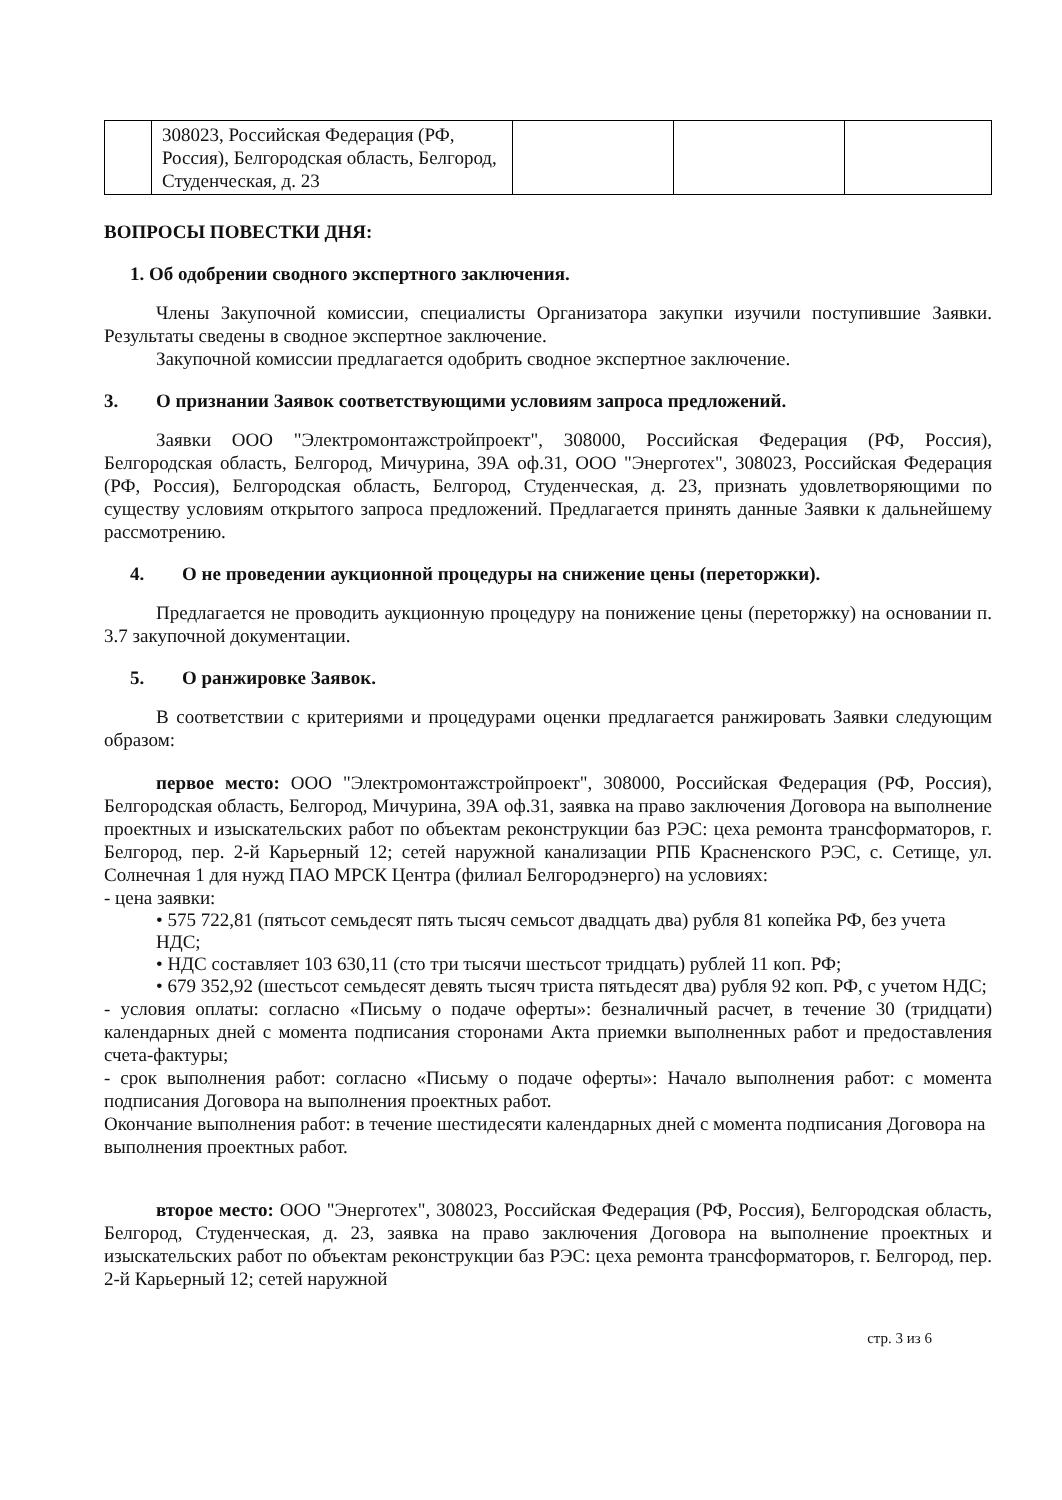| | 308023, Российская Федерация (РФ, Россия), Белгородская область, Белгород, Студенческая, д. 23 | | | |
ВОПРОСЫ ПОВЕСТКИ ДНЯ:
1. Об одобрении сводного экспертного заключения.
Члены Закупочной комиссии, специалисты Организатора закупки изучили поступившие Заявки. Результаты сведены в сводное экспертное заключение.
Закупочной комиссии предлагается одобрить сводное экспертное заключение.
3. О признании Заявок соответствующими условиям запроса предложений.
Заявки ООО "Электромонтажстройпроект", 308000, Российская Федерация (РФ, Россия), Белгородская область, Белгород, Мичурина, 39А оф.31, ООО "Энерготех", 308023, Российская Федерация (РФ, Россия), Белгородская область, Белгород, Студенческая, д. 23, признать удовлетворяющими по существу условиям открытого запроса предложений. Предлагается принять данные Заявки к дальнейшему рассмотрению.
4. О не проведении аукционной процедуры на снижение цены (переторжки).
Предлагается не проводить аукционную процедуру на понижение цены (переторжку) на основании п. 3.7 закупочной документации.
5. О ранжировке Заявок.
В соответствии с критериями и процедурами оценки предлагается ранжировать Заявки следующим образом:
первое место: ООО "Электромонтажстройпроект", 308000, Российская Федерация (РФ, Россия), Белгородская область, Белгород, Мичурина, 39А оф.31, заявка на право заключения Договора на выполнение проектных и изыскательских работ по объектам реконструкции баз РЭС: цеха ремонта трансформаторов, г. Белгород, пер. 2-й Карьерный 12; сетей наружной канализации РПБ Красненского РЭС, с. Сетище, ул. Солнечная 1 для нужд ПАО МРСК Центра (филиал Белгородэнерго) на условиях:
- цена заявки:
• 575 722,81 (пятьсот семьдесят пять тысяч семьсот двадцать два) рубля 81 копейка РФ, без учета НДС;
• НДС составляет 103 630,11 (сто три тысячи шестьсот тридцать) рублей 11 коп. РФ;
• 679 352,92 (шестьсот семьдесят девять тысяч триста пятьдесят два) рубля 92 коп. РФ, с учетом НДС;
- условия оплаты: согласно «Письму о подаче оферты»: безналичный расчет, в течение 30 (тридцати) календарных дней с момента подписания сторонами Акта приемки выполненных работ и предоставления счета-фактуры;
- срок выполнения работ: согласно «Письму о подаче оферты»: Начало выполнения работ: с момента подписания Договора на выполнения проектных работ.
Окончание выполнения работ: в течение шестидесяти календарных дней с момента подписания Договора на выполнения проектных работ.
второе место: ООО "Энерготех", 308023, Российская Федерация (РФ, Россия), Белгородская область, Белгород, Студенческая, д. 23, заявка на право заключения Договора на выполнение проектных и изыскательских работ по объектам реконструкции баз РЭС: цеха ремонта трансформаторов, г. Белгород, пер. 2-й Карьерный 12; сетей наружной
стр. 3 из 6